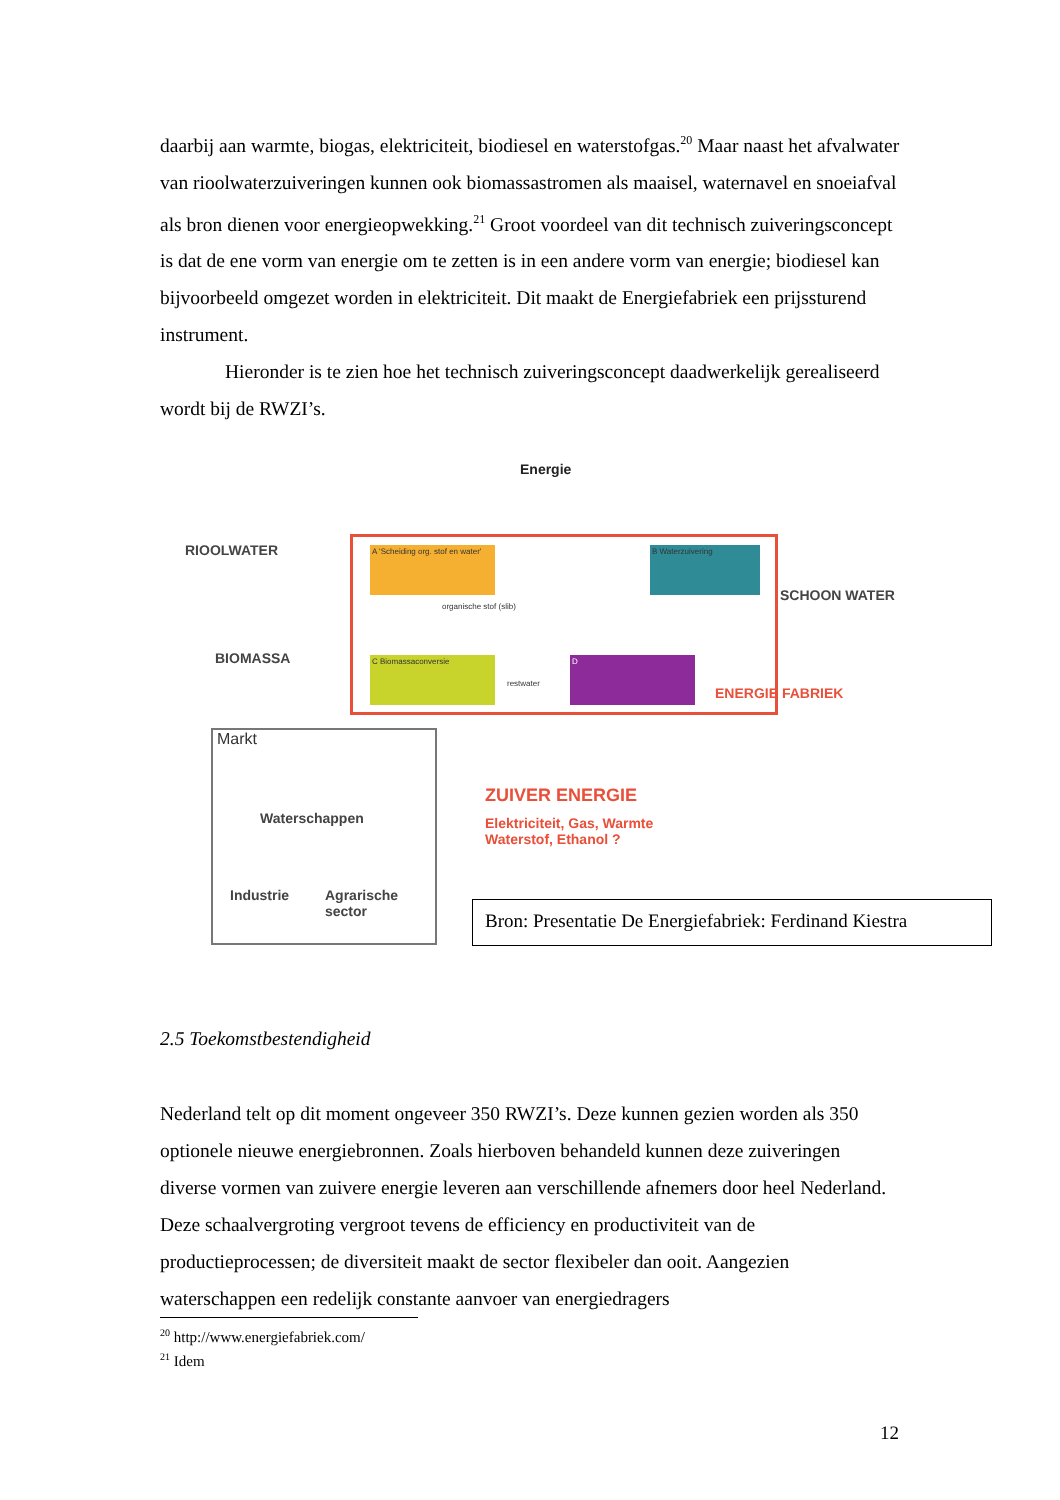daarbij aan warmte, biogas, elektriciteit, biodiesel en waterstofgas.<sup>20</sup> Maar naast het afvalwater van rioolwaterzuiveringen kunnen ook biomassastromen als maaisel, waternavel en snoeiafval als bron dienen voor energieopwekking.<sup>21</sup> Groot voordeel van dit technisch zuiveringsconcept is dat de ene vorm van energie om te zetten is in een andere vorm van energie; biodiesel kan bijvoorbeeld omgezet worden in elektriciteit. Dit maakt de Energiefabriek een prijssturend instrument.
Hieronder is te zien hoe het technisch zuiveringsconcept daadwerkelijk gerealiseerd wordt bij de RWZI’s.
Energie
RIOOLWATER
A 'Scheiding org. stof en water'
B Waterzuivering
SCHOON WATER
organische stof (slib)
BIOMASSA C Biomassaconversie
restwater
D
ENERGIE FABRIEK
Markt
Waterschappen
Industrie
Agrarische
sector
ZUIVER ENERGIE
Elektriciteit, Gas, Warmte
Waterstof, Ethanol ?
Bron: Presentatie De Energiefabriek: Ferdinand Kiestra
2.5 Toekomstbestendigheid
Nederland telt op dit moment ongeveer 350 RWZI’s. Deze kunnen gezien worden als 350 optionele nieuwe energiebronnen. Zoals hierboven behandeld kunnen deze zuiveringen diverse vormen van zuivere energie leveren aan verschillende afnemers door heel Nederland. Deze schaalvergroting vergroot tevens de efficiency en productiviteit van de productieprocessen; de diversiteit maakt de sector flexibeler dan ooit. Aangezien waterschappen een redelijk constante aanvoer van energiedragers
<sup>20</sup> http://www.energiefabriek.com/
<sup>21</sup> Idem
12